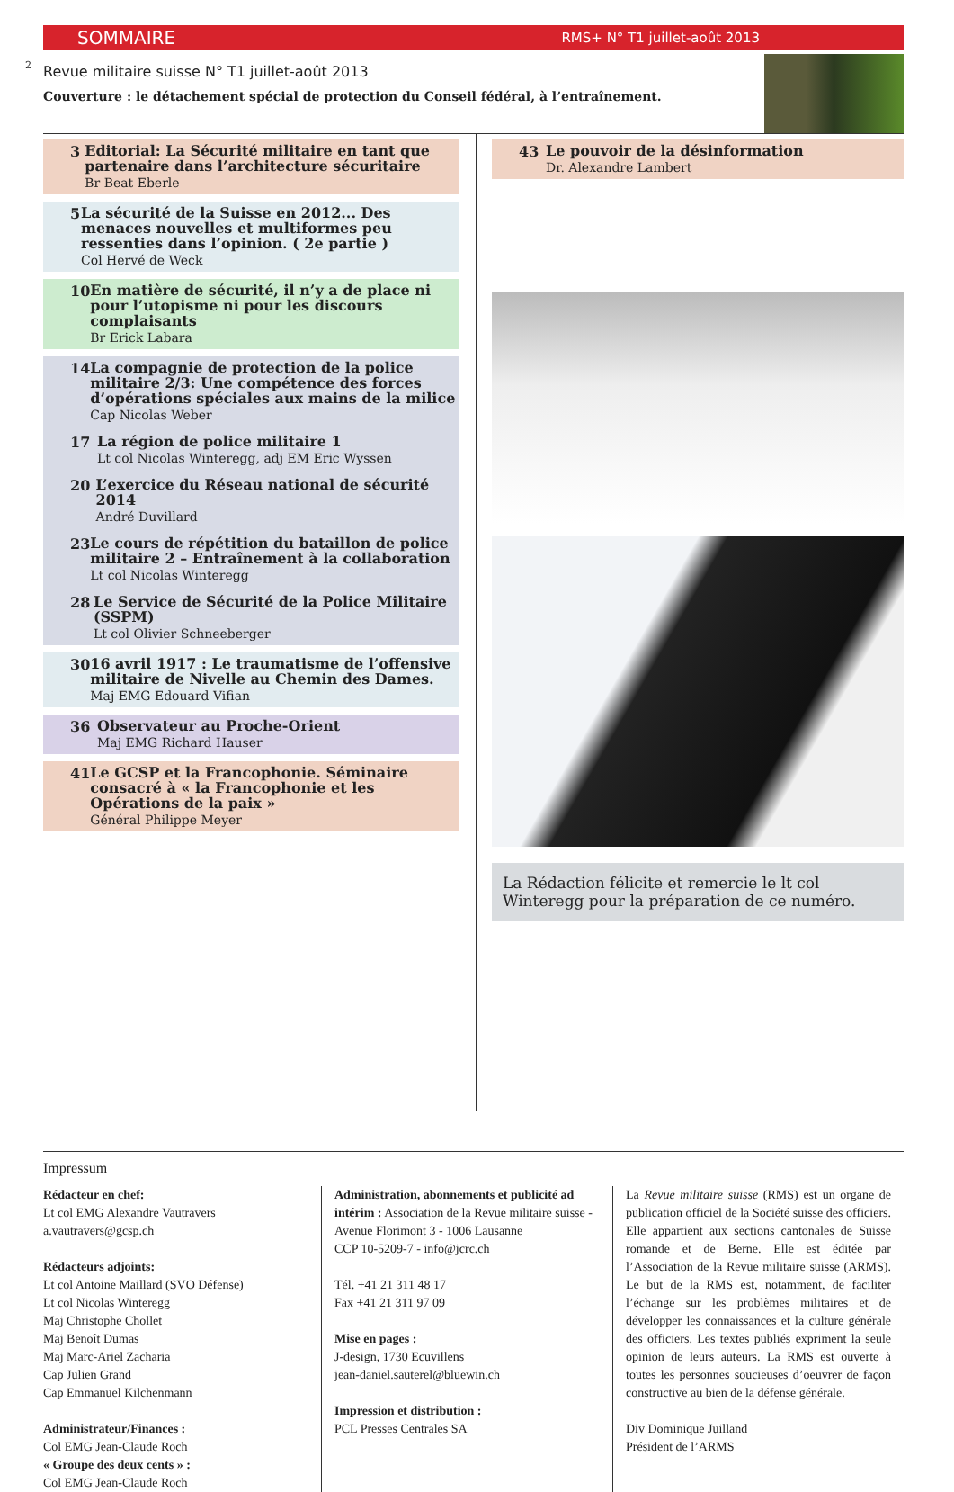2
SOMMAIRE RMS+ N° T1 juillet-août 2013
Revue militaire suisse N° T1 juillet-août 2013
Couverture : le détachement spécial de protection du Conseil fédéral, à l’entraînement.
3
Editorial: La Sécurité militaire en tant que partenaire dans l’architecture sécuritaire
Br Beat Eberle
5
La sécurité de la Suisse en 2012... Des menaces nouvelles et multiformes peu ressenties dans l’opinion. ( 2e partie )
Col Hervé de Weck
10
En matière de sécurité, il n’y a de place ni pour l’utopisme ni pour les discours complaisants
Br Erick Labara
14
La compagnie de protection de la police militaire 2/3: Une compétence des forces d’opérations spéciales aux mains de la milice
Cap Nicolas Weber
17
La région de police militaire 1
Lt col Nicolas Winteregg, adj EM Eric Wyssen
20
L’exercice du Réseau national de sécurité 2014
André Duvillard
23
Le cours de répétition du bataillon de police militaire 2 – Entraînement à la collaboration
Lt col Nicolas Winteregg
28
Le Service de Sécurité de la Police Militaire (SSPM)
Lt col Olivier Schneeberger
30
16 avril 1917 : Le traumatisme de l’offensive militaire de Nivelle au Chemin des Dames.
Maj EMG Edouard Vifian
36
Observateur au Proche-Orient
Maj EMG Richard Hauser
41
Le GCSP et la Francophonie. Séminaire consacré à « la Francophonie et les Opérations de la paix »
Général Philippe Meyer
43
Le pouvoir de la désinformation
Dr. Alexandre Lambert
La Rédaction félicite et remercie le lt col Winteregg pour la préparation de ce numéro.
Impressum
Rédacteur en chef:
Lt col EMG Alexandre Vautravers
a.vautravers@gcsp.ch
Rédacteurs adjoints:
Lt col Antoine Maillard (SVO Défense)
Lt col Nicolas Winteregg
Maj Christophe Chollet
Maj Benoît Dumas
Maj Marc-Ariel Zacharia
Cap Julien Grand
Cap Emmanuel Kilchenmann
Administrateur/Finances :
Col EMG Jean-Claude Roch
« Groupe des deux cents » :
Col EMG Jean-Claude Roch
Administration, abonnements et publicité ad intérim : Association de la Revue militaire suisse - Avenue Florimont 3 - 1006 Lausanne
CCP 10-5209-7 - info@jcrc.ch
Tél. +41 21 311 48 17
Fax +41 21 311 97 09
Mise en pages :
J-design, 1730 Ecuvillens
jean-daniel.sauterel@bluewin.ch
Impression et distribution :
PCL Presses Centrales SA
La Revue militaire suisse (RMS) est un organe de publication officiel de la Société suisse des officiers. Elle appartient aux sections cantonales de Suisse romande et de Berne. Elle est éditée par l’Association de la Revue militaire suisse (ARMS). Le but de la RMS est, notamment, de faciliter l’échange sur les problèmes militaires et de développer les connaissances et la culture générale des officiers. Les textes publiés expriment la seule opinion de leurs auteurs. La RMS est ouverte à toutes les personnes soucieuses d’oeuvrer de façon constructive au bien de la défense générale.
Div Dominique Juilland
Président de l’ARMS